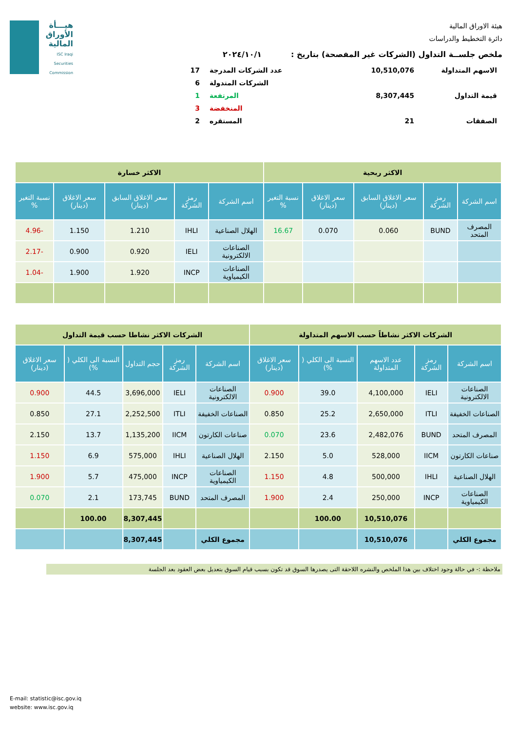هيـــأة
الأوراق
المالية
ISC Iraqi Securities Commission
هيئة الاوراق المالية
دائرة التخطيط والدراسات
ملخص جلســة التداول (الشركات غير المفصحة) بتاريخ : ٢٠٢٤/١٠/١
| الاسهم المتداولة | 10,510,076 | عدد الشركات المدرجة | 17 |
| | | الشركات المتدولة | 6 |
| قيمة التداول | 8,307,445 | المرتفعة | 1 |
| | | المنخفضة | 3 |
| الصفقات | 21 | المستقره | 2 |
| الاكثر ربحية | | | | | الاكثر خسارة | | | | |
| اسم الشركة | رمز الشركة | سعر الاغلاق السابق (دينار) | سعر الاغلاق (دينار) | نسبة التغير % | اسم الشركة | رمز الشركة | سعر الاغلاق السابق (دينار) | سعر الاغلاق (دينار) | نسبة التغير % |
| المصرف المتحد | BUND | 0.060 | 0.070 | 16.67 | الهلال الصناعية | IHLI | 1.210 | 1.150 | -4.96 |
| | | | | | الصناعات الالكترونية | IELI | 0.920 | 0.900 | -2.17 |
| | | | | | الصناعات الكيمياوية | INCP | 1.920 | 1.900 | -1.04 |
| الشركات الاكثر نشاطاً حسب الاسهم المتداولة | | | | | الشركات الاكثر نشاطا حسب قيمة التداول | | | | |
| اسم الشركة | رمز الشركة | عدد الاسهم المتداولة | النسبة الى الكلي ( %) | سعر الاغلاق (دينار) | اسم الشركة | رمز الشركة | حجم التداول | النسبة الى الكلي ( %) | سعر الاغلاق (دينار) |
| الصناعات الالكترونية | IELI | 4,100,000 | 39.0 | 0.900 | الصناعات الالكترونية | IELI | 3,696,000 | 44.5 | 0.900 |
| الصناعات الخفيفة | ITLI | 2,650,000 | 25.2 | 0.850 | الصناعات الخفيفة | ITLI | 2,252,500 | 27.1 | 0.850 |
| المصرف المتحد | BUND | 2,482,076 | 23.6 | 0.070 | صناعات الكارتون | IICM | 1,135,200 | 13.7 | 2.150 |
| صناعات الكارتون | IICM | 528,000 | 5.0 | 2.150 | الهلال الصناعية | IHLI | 575,000 | 6.9 | 1.150 |
| الهلال الصناعية | IHLI | 500,000 | 4.8 | 1.150 | الصناعات الكيمياوية | INCP | 475,000 | 5.7 | 1.900 |
| الصناعات الكيمياوية | INCP | 250,000 | 2.4 | 1.900 | المصرف المتحد | BUND | 173,745 | 2.1 | 0.070 |
| | | 10,510,076 | 100.00 | | | | 8,307,445 | 100.00 | |
| مجموع الكلي | | 10,510,076 | | | مجموع الكلي | | 8,307,445 | | |
ملاحظة :- في حالة وجود اختلاف بين هذا الملخص والنشره اللاحقة التى يصدرها السوق قد تكون بسبب قيام السوق بتعديل بعض العقود بعد الجلسة
E-mail: statistic@isc.gov.iq
website: www.isc.gov.iq